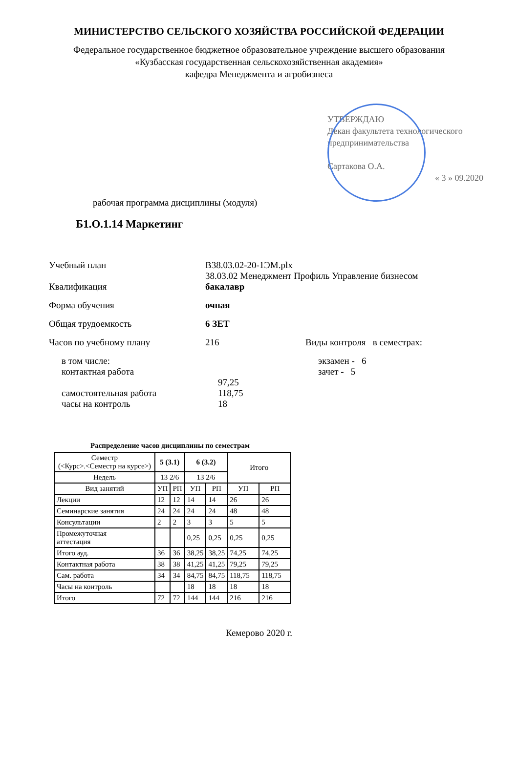МИНИСТЕРСТВО СЕЛЬСКОГО ХОЗЯЙСТВА РОССИЙСКОЙ ФЕДЕРАЦИИ
Федеральное государственное бюджетное образовательное учреждение высшего образования
«Кузбасская государственная сельскохозяйственная академия»
кафедра Менеджмента и агробизнеса
УТВЕРЖДАЮ
Декан факультета технологического
предпринимательства
Сартакова О.А.
« 3 » 09.2020
рабочая программа дисциплины (модуля)
Б1.О.1.14 Маркетинг
Учебный план В38.03.02-20-1ЭМ.plx
38.03.02 Менеджмент Профиль Управление бизнесом
Квалификация бакалавр
Форма обучения очная
Общая трудоемкость 6 ЗЕТ
Часов по учебному плану 216 Виды контроля в семестрах:
в том числе:
контактная работа
экзамен - 6
зачет - 5
самостоятельная работа 97,25
118,75
часы на контроль 18
Распределение часов дисциплины по семестрам
| Семестр (<Курс>.<Семестр на курсе>) | 5 (3.1) | | 6 (3.2) | | Итого | |
| --- | --- | --- | --- | --- | --- | --- |
| Недель | 13 2/6 | | 13 2/6 | | | |
| Вид занятий | УП | РП | УП | РП | УП | РП |
| Лекции | 12 | 12 | 14 | 14 | 26 | 26 |
| Семинарские занятия | 24 | 24 | 24 | 24 | 48 | 48 |
| Консультации | 2 | 2 | 3 | 3 | 5 | 5 |
| Промежуточная аттестация | | | 0,25 | 0,25 | 0,25 | 0,25 |
| Итого ауд. | 36 | 36 | 38,25 | 38,25 | 74,25 | 74,25 |
| Контактная работа | 38 | 38 | 41,25 | 41,25 | 79,25 | 79,25 |
| Сам. работа | 34 | 34 | 84,75 | 84,75 | 118,75 | 118,75 |
| Часы на контроль | | | 18 | 18 | 18 | 18 |
| Итого | 72 | 72 | 144 | 144 | 216 | 216 |
Кемерово 2020 г.